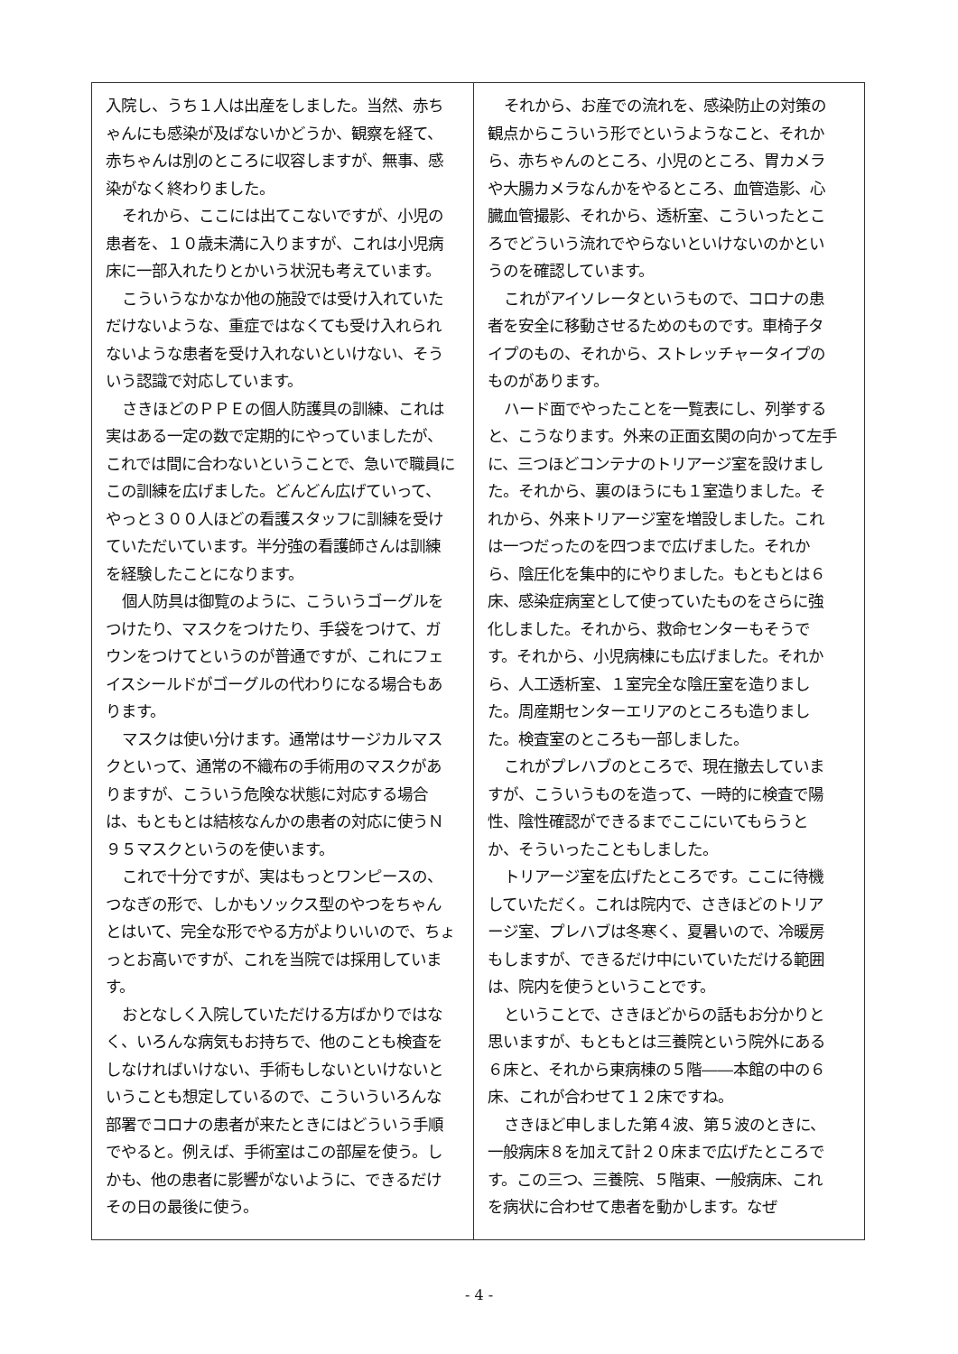入院し、うち１人は出産をしました。当然、赤ちゃんにも感染が及ばないかどうか、観察を経て、赤ちゃんは別のところに収容しますが、無事、感染がなく終わりました。
それから、ここには出てこないですが、小児の患者を、１０歳未満に入りますが、これは小児病床に一部入れたりとかいう状況も考えています。
こういうなかなか他の施設では受け入れていただけないような、重症ではなくても受け入れられないような患者を受け入れないといけない、そういう認識で対応しています。
さきほどのＰＰＥの個人防護具の訓練、これは実はある一定の数で定期的にやっていましたが、これでは間に合わないということで、急いで職員にこの訓練を広げました。どんどん広げていって、やっと３００人ほどの看護スタッフに訓練を受けていただいています。半分強の看護師さんは訓練を経験したことになります。
個人防具は御覧のように、こういうゴーグルをつけたり、マスクをつけたり、手袋をつけて、ガウンをつけてというのが普通ですが、これにフェイスシールドがゴーグルの代わりになる場合もあります。
マスクは使い分けます。通常はサージカルマスクといって、通常の不織布の手術用のマスクがありますが、こういう危険な状態に対応する場合は、もともとは結核なんかの患者の対応に使うＮ９５マスクというのを使います。
これで十分ですが、実はもっとワンピースの、つなぎの形で、しかもソックス型のやつをちゃんとはいて、完全な形でやる方がよりいいので、ちょっとお高いですが、これを当院では採用しています。
おとなしく入院していただける方ばかりではなく、いろんな病気もお持ちで、他のことも検査をしなければいけない、手術もしないといけないということも想定しているので、こういういろんな部署でコロナの患者が来たときにはどういう手順でやると。例えば、手術室はこの部屋を使う。しかも、他の患者に影響がないように、できるだけその日の最後に使う。
それから、お産での流れを、感染防止の対策の観点からこういう形でというようなこと、それから、赤ちゃんのところ、小児のところ、胃カメラや大腸カメラなんかをやるところ、血管造影、心臓血管撮影、それから、透析室、こういったところでどういう流れでやらないといけないのかというのを確認しています。
これがアイソレータというもので、コロナの患者を安全に移動させるためのものです。車椅子タイプのもの、それから、ストレッチャータイプのものがあります。
ハード面でやったことを一覧表にし、列挙すると、こうなります。外来の正面玄関の向かって左手に、三つほどコンテナのトリアージ室を設けました。それから、裏のほうにも１室造りました。それから、外来トリアージ室を増設しました。これは一つだったのを四つまで広げました。それから、陰圧化を集中的にやりました。もともとは６床、感染症病室として使っていたものをさらに強化しました。それから、救命センターもそうです。それから、小児病棟にも広げました。それから、人工透析室、１室完全な陰圧室を造りました。周産期センターエリアのところも造りました。検査室のところも一部しました。
これがプレハブのところで、現在撤去していますが、こういうものを造って、一時的に検査で陽性、陰性確認ができるまでここにいてもらうとか、そういったこともしました。
トリアージ室を広げたところです。ここに待機していただく。これは院内で、さきほどのトリアージ室、プレハブは冬寒く、夏暑いので、冷暖房もしますが、できるだけ中にいていただける範囲は、院内を使うということです。
ということで、さきほどからの話もお分かりと思いますが、もともとは三養院という院外にある６床と、それから東病棟の５階――本館の中の６床、これが合わせて１２床ですね。
さきほど申しました第４波、第５波のときに、一般病床８を加えて計２０床まで広げたところです。この三つ、三養院、５階東、一般病床、これを病状に合わせて患者を動かします。なぜ
- 4 -